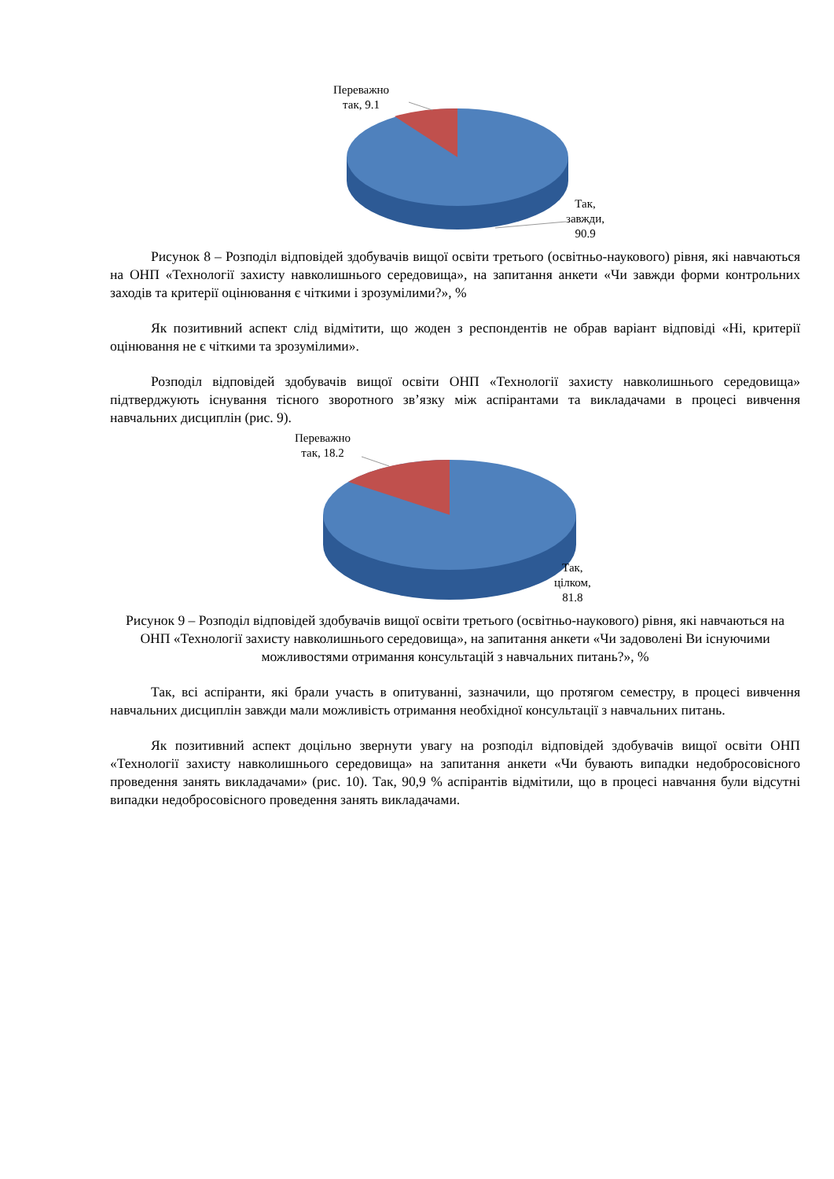Переважно
так, 9.1
Так,
завжди,
90.9
Рисунок 8 – Розподіл відповідей здобувачів вищої освіти третього (освітньо-наукового) рівня, які навчаються на ОНП «Технології захисту навколишнього середовища», на запитання анкети «Чи завжди форми контрольних заходів та критерії оцінювання є чіткими і зрозумілими?», %
Як позитивний аспект слід відмітити, що жоден з респондентів не обрав варіант відповіді «Ні, критерії оцінювання не є чіткими та зрозумілими».
Розподіл відповідей здобувачів вищої освіти ОНП «Технології захисту навколишнього середовища» підтверджують існування тісного зворотного зв’язку між аспірантами та викладачами в процесі вивчення навчальних дисциплін (рис. 9).
Переважно
так, 18.2
Так,
цілком,
81.8
Рисунок 9 – Розподіл відповідей здобувачів вищої освіти третього (освітньо-наукового) рівня, які навчаються на ОНП «Технології захисту навколишнього середовища», на запитання анкети «Чи задоволені Ви існуючими можливостями отримання консультацій з навчальних питань?», %
Так, всі аспіранти, які брали участь в опитуванні, зазначили, що протягом семестру, в процесі вивчення навчальних дисциплін завжди мали можливість отримання необхідної консультації з навчальних питань.
Як позитивний аспект доцільно звернути увагу на розподіл відповідей здобувачів вищої освіти ОНП «Технології захисту навколишнього середовища» на запитання анкети «Чи бувають випадки недобросовісного проведення занять викладачами» (рис. 10). Так, 90,9 % аспірантів відмітили, що в процесі навчання були відсутні випадки недобросовісного проведення занять викладачами.